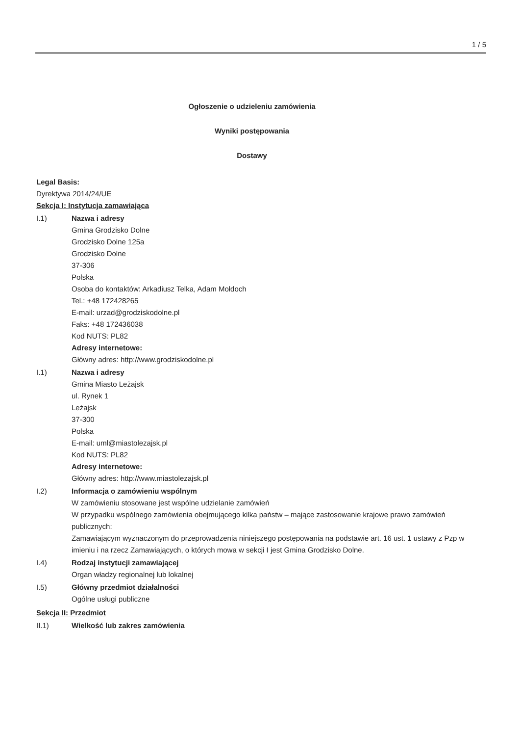1 / 5
Ogłoszenie o udzieleniu zamówienia
Wyniki postępowania
Dostawy
Legal Basis:
Dyrektywa 2014/24/UE
Sekcja I: Instytucja zamawiająca
I.1) Nazwa i adresy
Gmina Grodzisko Dolne
Grodzisko Dolne 125a
Grodzisko Dolne
37-306
Polska
Osoba do kontaktów: Arkadiusz Telka, Adam Mołdoch
Tel.: +48 172428265
E-mail: urzad@grodziskodolne.pl
Faks: +48 172436038
Kod NUTS: PL82
Adresy internetowe:
Główny adres: http://www.grodziskodolne.pl
I.1) Nazwa i adresy
Gmina Miasto Leżajsk
ul. Rynek 1
Leżajsk
37-300
Polska
E-mail: uml@miastolezajsk.pl
Kod NUTS: PL82
Adresy internetowe:
Główny adres: http://www.miastolezajsk.pl
I.2) Informacja o zamówieniu wspólnym
W zamówieniu stosowane jest wspólne udzielanie zamówień
W przypadku wspólnego zamówienia obejmującego kilka państw – mające zastosowanie krajowe prawo zamówień publicznych:
Zamawiającym wyznaczonym do przeprowadzenia niniejszego postępowania na podstawie art. 16 ust. 1 ustawy z Pzp w imieniu i na rzecz Zamawiających, o których mowa w sekcji I jest Gmina Grodzisko Dolne.
I.4) Rodzaj instytucji zamawiającej
Organ władzy regionalnej lub lokalnej
I.5) Główny przedmiot działalności
Ogólne usługi publiczne
Sekcja II: Przedmiot
II.1) Wielkość lub zakres zamówienia